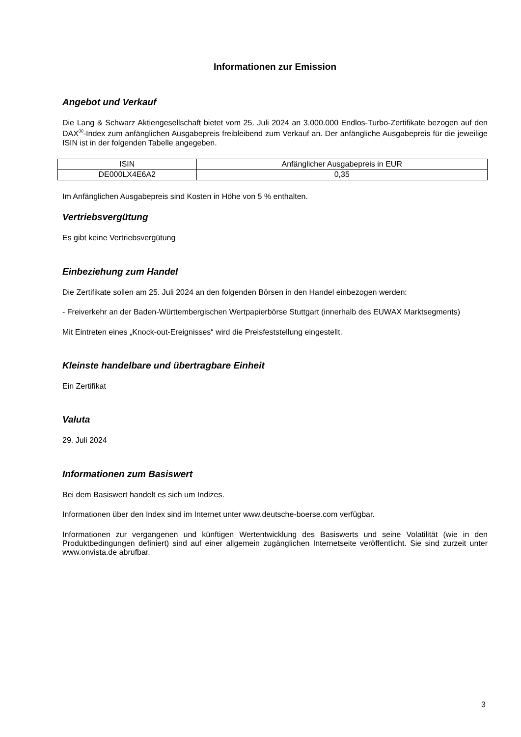Informationen zur Emission
Angebot und Verkauf
Die Lang & Schwarz Aktiengesellschaft bietet vom 25. Juli 2024 an 3.000.000 Endlos-Turbo-Zertifikate bezogen auf den DAX<sup>®</sup>-Index zum anfänglichen Ausgabepreis freibleibend zum Verkauf an. Der anfängliche Ausgabepreis für die jeweilige ISIN ist in der folgenden Tabelle angegeben.
| ISIN | Anfänglicher Ausgabepreis in EUR |
| DE000LX4E6A2 | 0,35 |
Im Anfänglichen Ausgabepreis sind Kosten in Höhe von 5 % enthalten.
Vertriebsvergütung
Es gibt keine Vertriebsvergütung
Einbeziehung zum Handel
Die Zertifikate sollen am 25. Juli 2024 an den folgenden Börsen in den Handel einbezogen werden:
- Freiverkehr an der Baden-Württembergischen Wertpapierbörse Stuttgart (innerhalb des EUWAX Marktsegments)
Mit Eintreten eines „Knock-out-Ereignisses“ wird die Preisfeststellung eingestellt.
Kleinste handelbare und übertragbare Einheit
Ein Zertifikat
Valuta
29. Juli 2024
Informationen zum Basiswert
Bei dem Basiswert handelt es sich um Indizes.
Informationen über den Index sind im Internet unter www.deutsche-boerse.com verfügbar.
Informationen zur vergangenen und künftigen Wertentwicklung des Basiswerts und seine Volatilität (wie in den Produktbedingungen definiert) sind auf einer allgemein zugänglichen Internetseite veröffentlicht. Sie sind zurzeit unter www.onvista.de abrufbar.
3